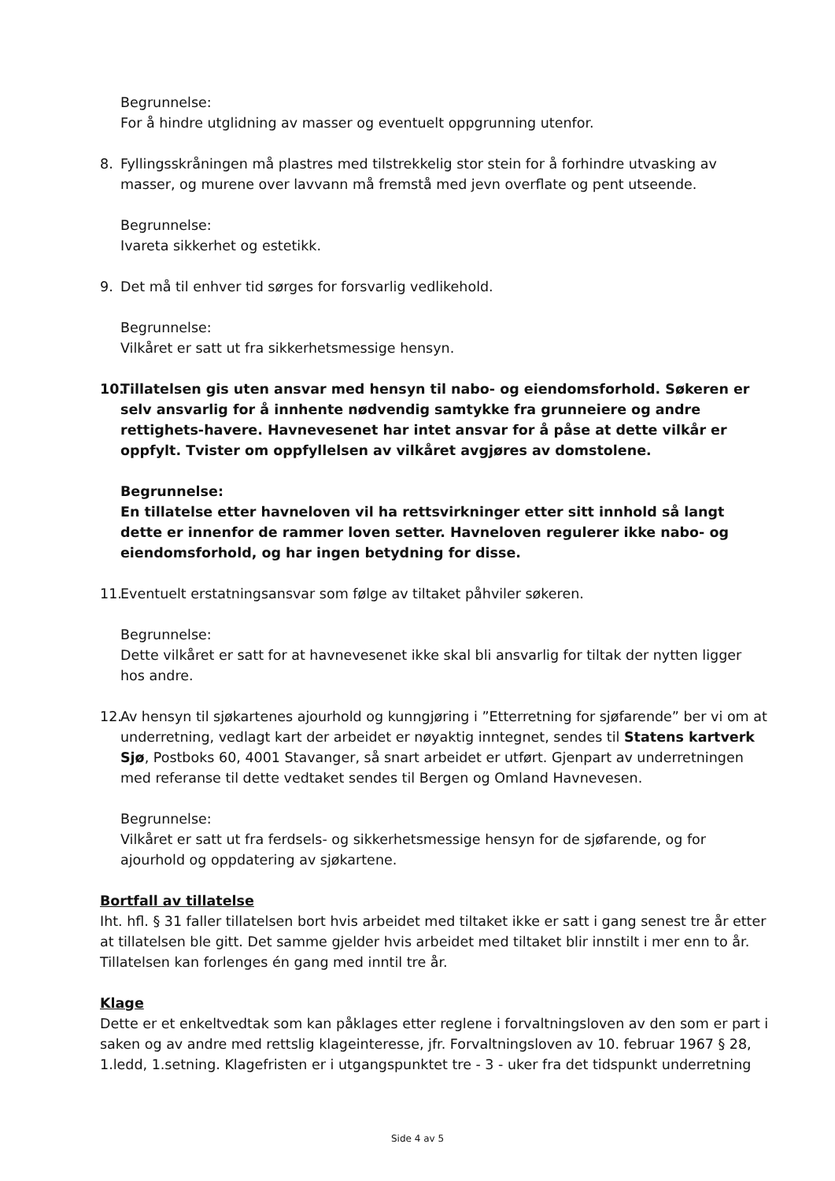Begrunnelse:
For å hindre utglidning av masser og eventuelt oppgrunning utenfor.
8. Fyllingsskråningen må plastres med tilstrekkelig stor stein for å forhindre utvasking av masser, og murene over lavvann må fremstå med jevn overflate og pent utseende.
Begrunnelse:
Ivareta sikkerhet og estetikk.
9. Det må til enhver tid sørges for forsvarlig vedlikehold.
Begrunnelse:
Vilkåret er satt ut fra sikkerhetsmessige hensyn.
10.
Tillatelsen gis uten ansvar med hensyn til nabo- og eiendomsforhold. Søkeren er selv ansvarlig for å innhente nødvendig samtykke fra grunneiere og andre rettighets-havere. Havnevesenet har intet ansvar for å påse at dette vilkår er oppfylt. Tvister om oppfyllelsen av vilkåret avgjøres av domstolene.
Begrunnelse:
En tillatelse etter havneloven vil ha rettsvirkninger etter sitt innhold så langt dette er innenfor de rammer loven setter. Havneloven regulerer ikke nabo- og eiendomsforhold, og har ingen betydning for disse.
11.
Eventuelt erstatningsansvar som følge av tiltaket påhviler søkeren.
Begrunnelse:
Dette vilkåret er satt for at havnevesenet ikke skal bli ansvarlig for tiltak der nytten ligger hos andre.
12.
Av hensyn til sjøkartenes ajourhold og kunngjøring i ”Etterretning for sjøfarende” ber vi om at underretning, vedlagt kart der arbeidet er nøyaktig inntegnet, sendes til Statens kartverk Sjø, Postboks 60, 4001 Stavanger, så snart arbeidet er utført. Gjenpart av underretningen med referanse til dette vedtaket sendes til Bergen og Omland Havnevesen.
Begrunnelse:
Vilkåret er satt ut fra ferdsels- og sikkerhetsmessige hensyn for de sjøfarende, og for ajourhold og oppdatering av sjøkartene.
Bortfall av tillatelse
Iht. hfl. § 31 faller tillatelsen bort hvis arbeidet med tiltaket ikke er satt i gang senest tre år etter at tillatelsen ble gitt. Det samme gjelder hvis arbeidet med tiltaket blir innstilt i mer enn to år. Tillatelsen kan forlenges én gang med inntil tre år.
Klage
Dette er et enkeltvedtak som kan påklages etter reglene i forvaltningsloven av den som er part i saken og av andre med rettslig klageinteresse, jfr. Forvaltningsloven av 10. februar 1967 § 28, 1.ledd, 1.setning. Klagefristen er i utgangspunktet tre - 3 - uker fra det tidspunkt underretning
Side 4 av 5